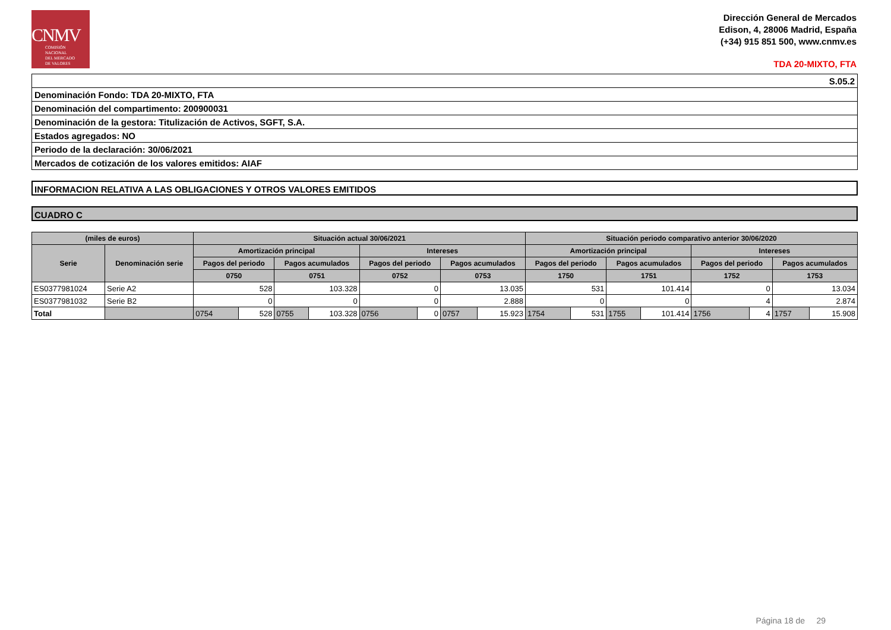CNMV
COMISIÓN
NACIONAL
DEL MERCADO
DE VALORES
Dirección General de Mercados
Edison, 4, 28006 Madrid, España
(+34) 915 851 500, www.cnmv.es
TDA 20-MIXTO, FTA
| S.05.2 |
| Denominación Fondo: TDA 20-MIXTO, FTA |
| Denominación del compartimento: 200900031 |
| Denominación de la gestora: Titulización de Activos, SGFT, S.A. |
| Estados agregados: NO |
| Periodo de la declaración: 30/06/2021 |
| Mercados de cotización de los valores emitidos: AIAF |
INFORMACION RELATIVA A LAS OBLIGACIONES Y OTROS VALORES EMITIDOS
CUADRO C
| (miles de euros) | | Situación actual 30/06/2021 | | | | | | | | Situación periodo comparativo anterior 30/06/2020 | | | | | | | |
| --- | --- | --- | --- | --- | --- | --- | --- | --- | --- | --- | --- | --- | --- | --- | --- | --- | --- |
| Serie | Denominación serie | Amortización principal | | | | Intereses | | | | Amortización principal | | | | Intereses | | | |
| | | Pagos del periodo | | Pagos acumulados | | Pagos del periodo | | Pagos acumulados | | Pagos del periodo | | Pagos acumulados | | Pagos del periodo | | Pagos acumulados | |
| | | 0750 | | 0751 | | 0752 | | 0753 | | 1750 | | 1751 | | 1752 | | 1753 | |
| ES0377981024 | Serie A2 | 528 | | 103.328 | | 0 | | 13.035 | | 531 | | 101.414 | | 0 | | 13.034 | |
| ES0377981032 | Serie B2 | 0 | | 0 | | 0 | | 2.888 | | 0 | | 0 | | 4 | | 2.874 | |
| Total | | 0754 | 528 | 0755 | 103.328 | 0756 | 0 | 0757 | 15.923 | 1754 | 531 | 1755 | 101.414 | 1756 | 4 | 1757 | 15.908 |
Página 18 de 29